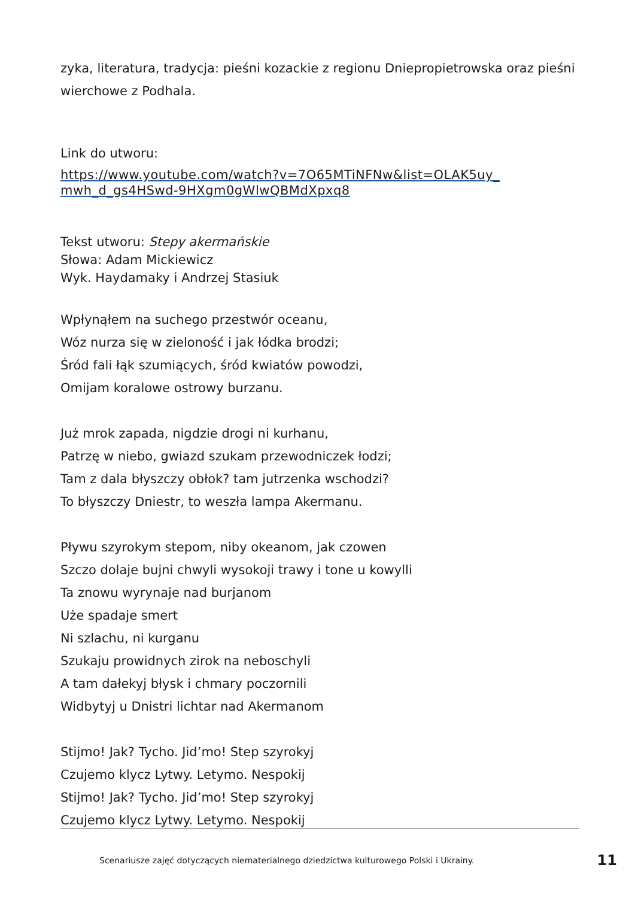zyka, literatura, tradycja: pieśni kozackie z regionu Dniepropietrowska oraz pieśni wierchowe z Podhala.
Link do utworu:
https://www.youtube.com/watch?v=7O65MTiNFNw&list=OLAK5uy_ mwh_d_gs4HSwd-9HXgm0gWlwQBMdXpxq8
Tekst utworu: Stepy akermańskie
Słowa: Adam Mickiewicz
Wyk. Haydamaky i Andrzej Stasiuk
Wpłynąłem na suchego przestwór oceanu,
Wóz nurza się w zieloność i jak łódka brodzi;
Śród fali łąk szumiących, śród kwiatów powodzi,
Omijam koralowe ostrowy burzanu.
Już mrok zapada, nigdzie drogi ni kurhanu,
Patrzę w niebo, gwiazd szukam przewodniczek łodzi;
Tam z dala błyszczy obłok? tam jutrzenka wschodzi?
To błyszczy Dniestr, to weszła lampa Akermanu.
Pływu szyrokym stepom, niby okeanom, jak czowen
Szczo dolaje bujni chwyli wysokoji trawy i tone u kowylli
Ta znowu wyrynaje nad burjanom
Uże spadaje smert
Ni szlachu, ni kurganu
Szukaju prowidnych zirok na neboschyli
A tam dałekyj błysk i chmary poczornili
Widbytyj u Dnistri lichtar nad Akermanom
Stijmo! Jak? Tycho. Jid’mo! Step szyrokyj
Czujemo klycz Lytwy. Letymo. Nespokij
Stijmo! Jak? Tycho. Jid’mo! Step szyrokyj
Czujemo klycz Lytwy. Letymo. Nespokij
Scenariusze zajęć dotyczących niematerialnego dziedzictwa kulturowego Polski i Ukrainy. 11